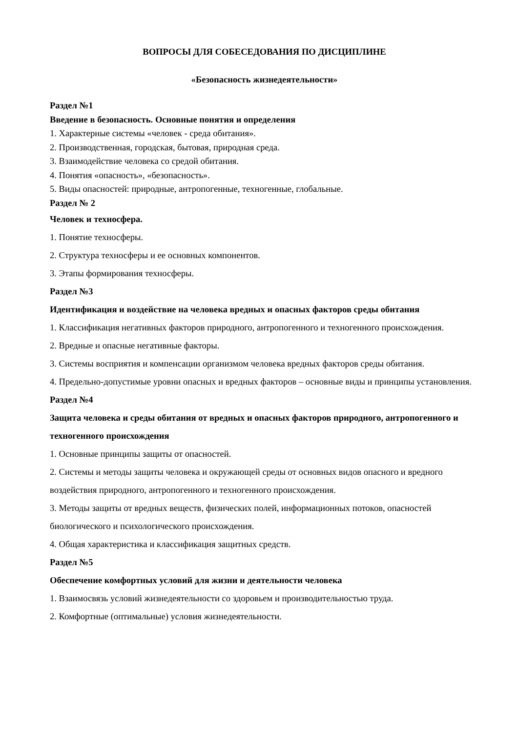ВОПРОСЫ ДЛЯ СОБЕСЕДОВАНИЯ ПО ДИСЦИПЛИНЕ
«Безопасность жизнедеятельности»
Раздел №1
Введение в безопасность. Основные понятия и определения
1. Характерные системы «человек - среда обитания».
2. Производственная, городская, бытовая, природная среда.
3. Взаимодействие человека со средой обитания.
4. Понятия «опасность», «безопасность».
5. Виды опасностей: природные, антропогенные, техногенные, глобальные.
Раздел № 2
Человек и техносфера.
1. Понятие техносферы.
2. Структура техносферы и ее основных компонентов.
3. Этапы формирования техносферы.
Раздел №3
Идентификация и воздействие на человека вредных и опасных факторов среды обитания
1. Классификация негативных факторов природного, антропогенного и техногенного происхождения.
2. Вредные и опасные негативные факторы.
3. Системы восприятия и компенсации организмом человека вредных факторов среды обитания.
4. Предельно-допустимые уровни опасных и вредных факторов – основные виды и принципы установления.
Раздел №4
Защита человека и среды обитания от вредных и опасных факторов природного, антропогенного и техногенного происхождения
1. Основные принципы защиты от опасностей.
2. Системы и методы защиты человека и окружающей среды от основных видов опасного и вредного воздействия природного, антропогенного и техногенного происхождения.
3. Методы защиты от вредных веществ, физических полей, информационных потоков, опасностей биологического и психологического происхождения.
4. Общая характеристика и классификация защитных средств.
Раздел №5
Обеспечение комфортных условий для жизни и деятельности человека
1. Взаимосвязь условий жизнедеятельности со здоровьем и производительностью труда.
2. Комфортные (оптимальные) условия жизнедеятельности.